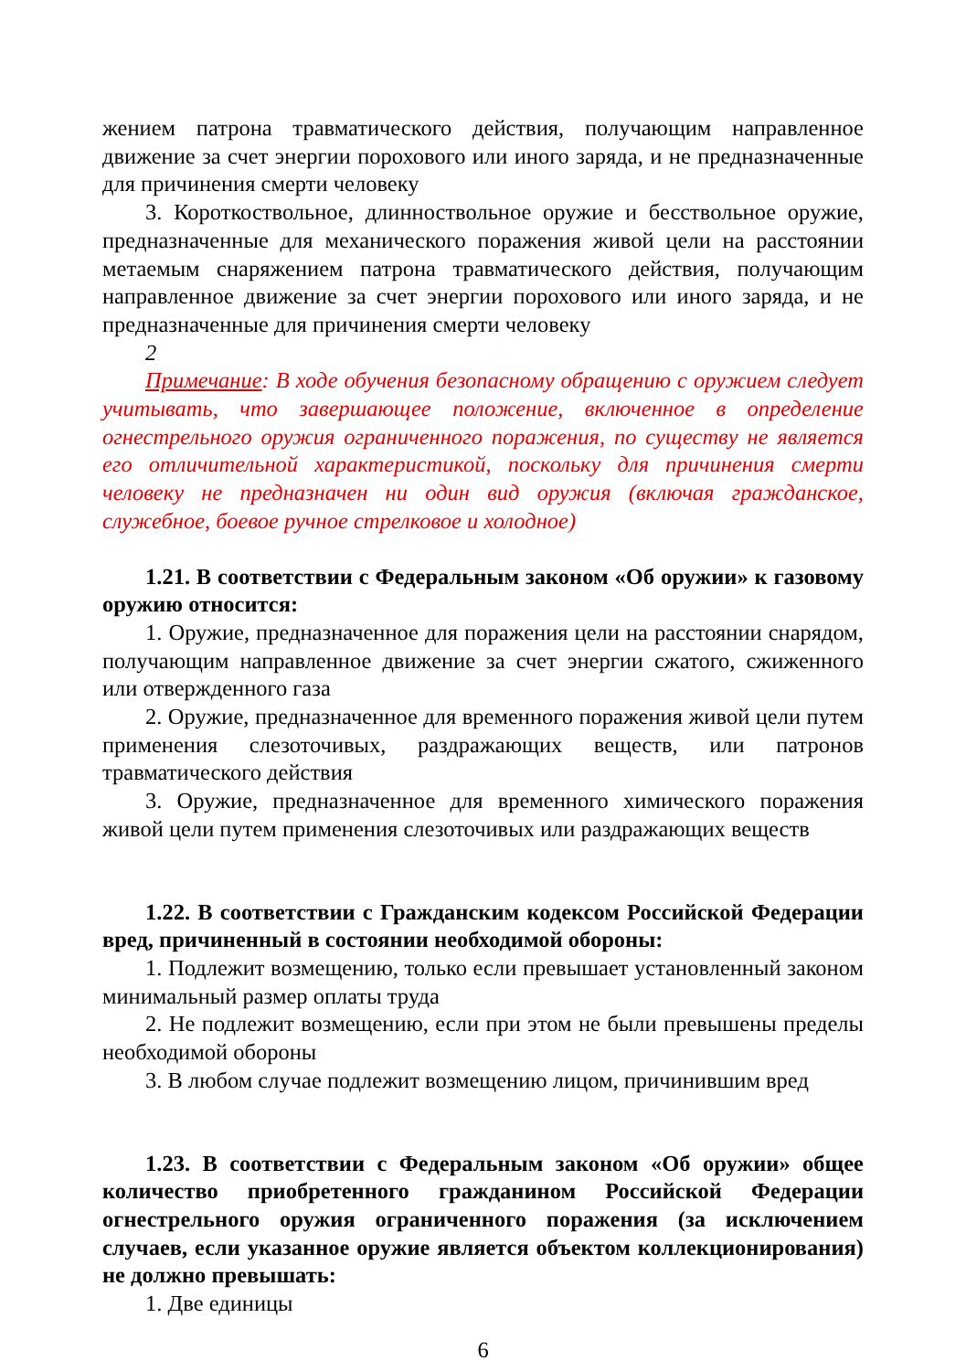жением патрона травматического действия, получающим направленное движение за счет энергии порохового или иного заряда, и не предназначенные для причинения смерти человеку
3. Короткоствольное, длинноствольное оружие и бесствольное оружие, предназначенные для механического поражения живой цели на расстоянии метаемым снаряжением патрона травматического действия, получающим направленное движение за счет энергии порохового или иного заряда, и не предназначенные для причинения смерти человеку
2
Примечание: В ходе обучения безопасному обращению с оружием следует учитывать, что завершающее положение, включенное в определение огнестрельного оружия ограниченного поражения, по существу не является его отличительной характеристикой, поскольку для причинения смерти человеку не предназначен ни один вид оружия (включая гражданское, служебное, боевое ручное стрелковое и холодное)
1.21. В соответствии с Федеральным законом «Об оружии» к газовому оружию относится:
1. Оружие, предназначенное для поражения цели на расстоянии снарядом, получающим направленное движение за счет энергии сжатого, сжиженного или отвержденного газа
2. Оружие, предназначенное для временного поражения живой цели путем применения слезоточивых, раздражающих веществ, или патронов травматического действия
3. Оружие, предназначенное для временного химического поражения живой цели путем применения слезоточивых или раздражающих веществ
1.22. В соответствии с Гражданским кодексом Российской Федерации вред, причиненный в состоянии необходимой обороны:
1. Подлежит возмещению, только если превышает установленный законом минимальный размер оплаты труда
2. Не подлежит возмещению, если при этом не были превышены пределы необходимой обороны
3. В любом случае подлежит возмещению лицом, причинившим вред
1.23. В соответствии с Федеральным законом «Об оружии» общее количество приобретенного гражданином Российской Федерации огнестрельного оружия ограниченного поражения (за исключением случаев, если указанное оружие является объектом коллекционирования) не должно превышать:
1. Две единицы
6